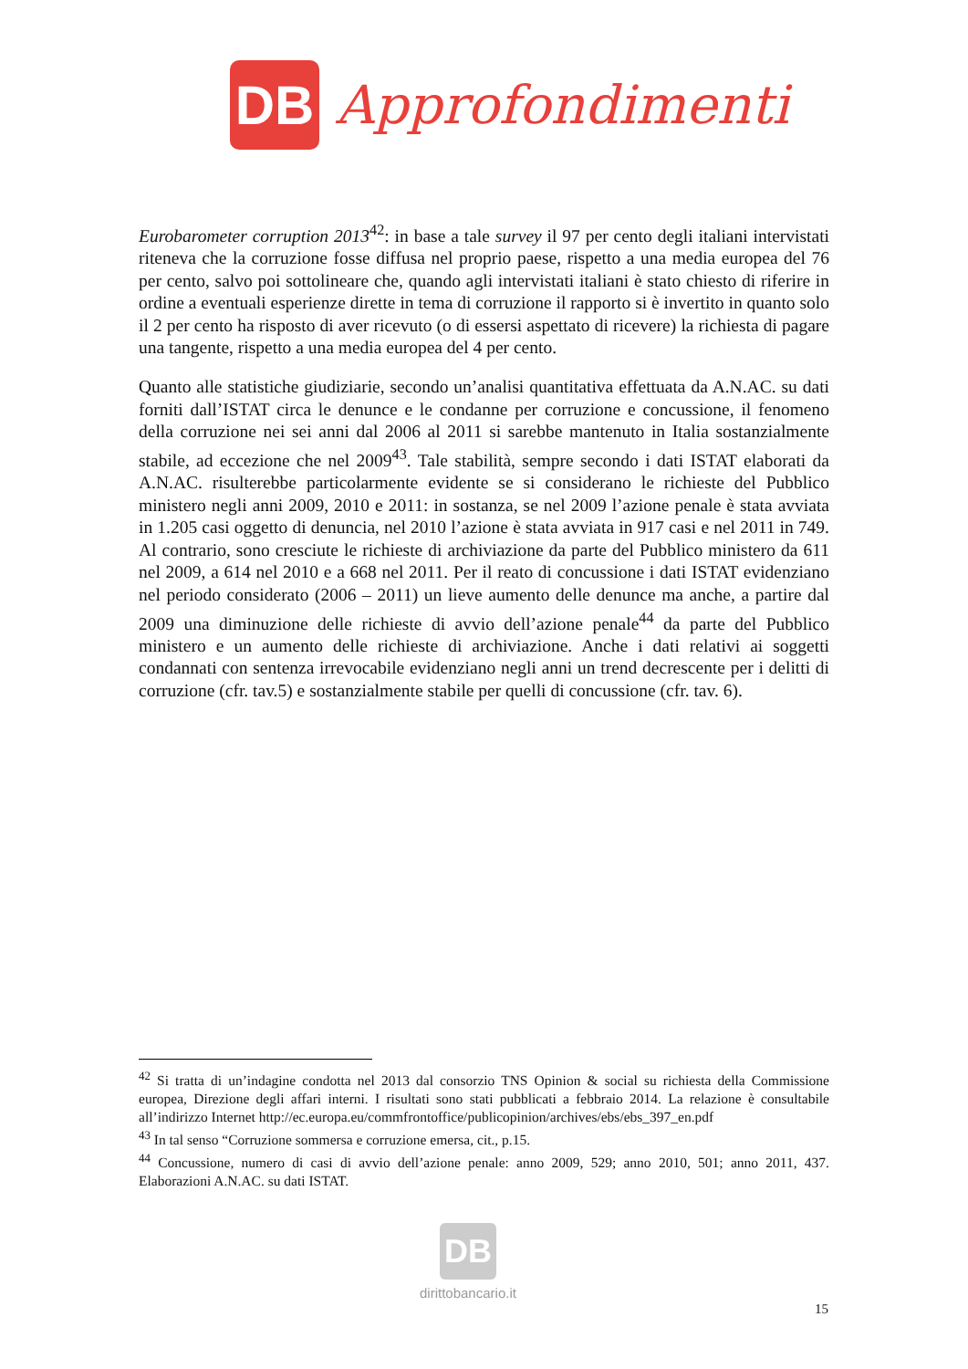DB
Approfondimenti
Eurobarometer corruption 2013<sup>42</sup>: in base a tale survey il 97 per cento degli italiani intervistati riteneva che la corruzione fosse diffusa nel proprio paese, rispetto a una media europea del 76 per cento, salvo poi sottolineare che, quando agli intervistati italiani è stato chiesto di riferire in ordine a eventuali esperienze dirette in tema di corruzione il rapporto si è invertito in quanto solo il 2 per cento ha risposto di aver ricevuto (o di essersi aspettato di ricevere) la richiesta di pagare una tangente, rispetto a una media europea del 4 per cento.
Quanto alle statistiche giudiziarie, secondo un’analisi quantitativa effettuata da A.N.AC. su dati forniti dall’ISTAT circa le denunce e le condanne per corruzione e concussione, il fenomeno della corruzione nei sei anni dal 2006 al 2011 si sarebbe mantenuto in Italia sostanzialmente stabile, ad eccezione che nel 2009<sup>43</sup>. Tale stabilità, sempre secondo i dati ISTAT elaborati da A.N.AC. risulterebbe particolarmente evidente se si considerano le richieste del Pubblico ministero negli anni 2009, 2010 e 2011: in sostanza, se nel 2009 l’azione penale è stata avviata in 1.205 casi oggetto di denuncia, nel 2010 l’azione è stata avviata in 917 casi e nel 2011 in 749. Al contrario, sono cresciute le richieste di archiviazione da parte del Pubblico ministero da 611 nel 2009, a 614 nel 2010 e a 668 nel 2011. Per il reato di concussione i dati ISTAT evidenziano nel periodo considerato (2006 – 2011) un lieve aumento delle denunce ma anche, a partire dal 2009 una diminuzione delle richieste di avvio dell’azione penale<sup>44</sup> da parte del Pubblico ministero e un aumento delle richieste di archiviazione. Anche i dati relativi ai soggetti condannati con sentenza irrevocabile evidenziano negli anni un trend decrescente per i delitti di corruzione (cfr. tav.5) e sostanzialmente stabile per quelli di concussione (cfr. tav. 6).
<sup>42</sup> Si tratta di un’indagine condotta nel 2013 dal consorzio TNS Opinion & social su richiesta della Commissione europea, Direzione degli affari interni. I risultati sono stati pubblicati a febbraio 2014. La relazione è consultabile all’indirizzo Internet http://ec.europa.eu/commfrontoffice/publicopinion/archives/ebs/ebs_397_en.pdf
<sup>43</sup> In tal senso “Corruzione sommersa e corruzione emersa, cit., p.15.
<sup>44</sup> Concussione, numero di casi di avvio dell’azione penale: anno 2009, 529; anno 2010, 501; anno 2011, 437. Elaborazioni A.N.AC. su dati ISTAT.
DB
dirittobancario.it
15